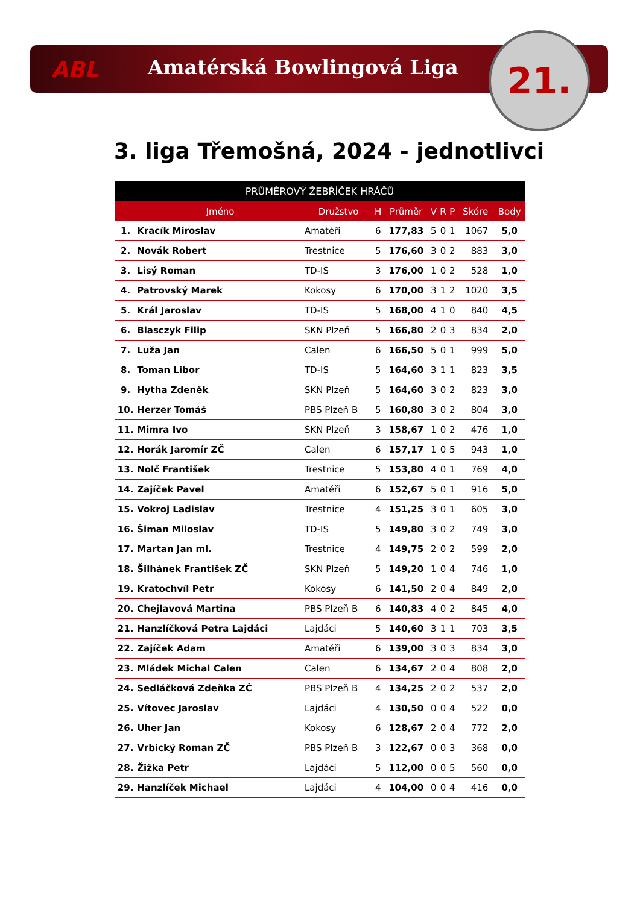ABL Amatérská Bowlingová Liga 21.
3. liga Třemošná, 2024 - jednotlivci
| PRŮMĚROVÝ ŽEBŘÍČEK HRÁČŮ | | | | | | | | | |
| --- | --- | --- | --- | --- | --- | --- | --- | --- | --- |
| | Jméno | Družstvo | H | Průměr | V | R | P | Skóre | Body |
| 1. | Kracík Miroslav | Amatéři | 6 | 177,83 | 5 | 0 | 1 | 1067 | 5,0 |
| 2. | Novák Robert | Trestnice | 5 | 176,60 | 3 | 0 | 2 | 883 | 3,0 |
| 3. | Lisý Roman | TD-IS | 3 | 176,00 | 1 | 0 | 2 | 528 | 1,0 |
| 4. | Patrovský Marek | Kokosy | 6 | 170,00 | 3 | 1 | 2 | 1020 | 3,5 |
| 5. | Král Jaroslav | TD-IS | 5 | 168,00 | 4 | 1 | 0 | 840 | 4,5 |
| 6. | Blasczyk Filip | SKN Plzeň | 5 | 166,80 | 2 | 0 | 3 | 834 | 2,0 |
| 7. | Luža Jan | Calen | 6 | 166,50 | 5 | 0 | 1 | 999 | 5,0 |
| 8. | Toman Libor | TD-IS | 5 | 164,60 | 3 | 1 | 1 | 823 | 3,5 |
| 9. | Hytha Zdeněk | SKN Plzeň | 5 | 164,60 | 3 | 0 | 2 | 823 | 3,0 |
| 10. | Herzer Tomáš | PBS Plzeň B | 5 | 160,80 | 3 | 0 | 2 | 804 | 3,0 |
| 11. | Mimra Ivo | SKN Plzeň | 3 | 158,67 | 1 | 0 | 2 | 476 | 1,0 |
| 12. | Horák Jaromír ZČ | Calen | 6 | 157,17 | 1 | 0 | 5 | 943 | 1,0 |
| 13. | Nolč František | Trestnice | 5 | 153,80 | 4 | 0 | 1 | 769 | 4,0 |
| 14. | Zajíček Pavel | Amatéři | 6 | 152,67 | 5 | 0 | 1 | 916 | 5,0 |
| 15. | Vokroj Ladislav | Trestnice | 4 | 151,25 | 3 | 0 | 1 | 605 | 3,0 |
| 16. | Šiman Miloslav | TD-IS | 5 | 149,80 | 3 | 0 | 2 | 749 | 3,0 |
| 17. | Martan Jan ml. | Trestnice | 4 | 149,75 | 2 | 0 | 2 | 599 | 2,0 |
| 18. | Šilhánek František ZČ | SKN Plzeň | 5 | 149,20 | 1 | 0 | 4 | 746 | 1,0 |
| 19. | Kratochvíl Petr | Kokosy | 6 | 141,50 | 2 | 0 | 4 | 849 | 2,0 |
| 20. | Chejlavová Martina | PBS Plzeň B | 6 | 140,83 | 4 | 0 | 2 | 845 | 4,0 |
| 21. | Hanzlíčková Petra Lajdáci | Lajdáci | 5 | 140,60 | 3 | 1 | 1 | 703 | 3,5 |
| 22. | Zajíček Adam | Amatéři | 6 | 139,00 | 3 | 0 | 3 | 834 | 3,0 |
| 23. | Mládek Michal Calen | Calen | 6 | 134,67 | 2 | 0 | 4 | 808 | 2,0 |
| 24. | Sedláčková Zdeňka ZČ | PBS Plzeň B | 4 | 134,25 | 2 | 0 | 2 | 537 | 2,0 |
| 25. | Vítovec Jaroslav | Lajdáci | 4 | 130,50 | 0 | 0 | 4 | 522 | 0,0 |
| 26. | Uher Jan | Kokosy | 6 | 128,67 | 2 | 0 | 4 | 772 | 2,0 |
| 27. | Vrbický Roman ZČ | PBS Plzeň B | 3 | 122,67 | 0 | 0 | 3 | 368 | 0,0 |
| 28. | Žižka Petr | Lajdáci | 5 | 112,00 | 0 | 0 | 5 | 560 | 0,0 |
| 29. | Hanzlíček Michael | Lajdáci | 4 | 104,00 | 0 | 0 | 4 | 416 | 0,0 |